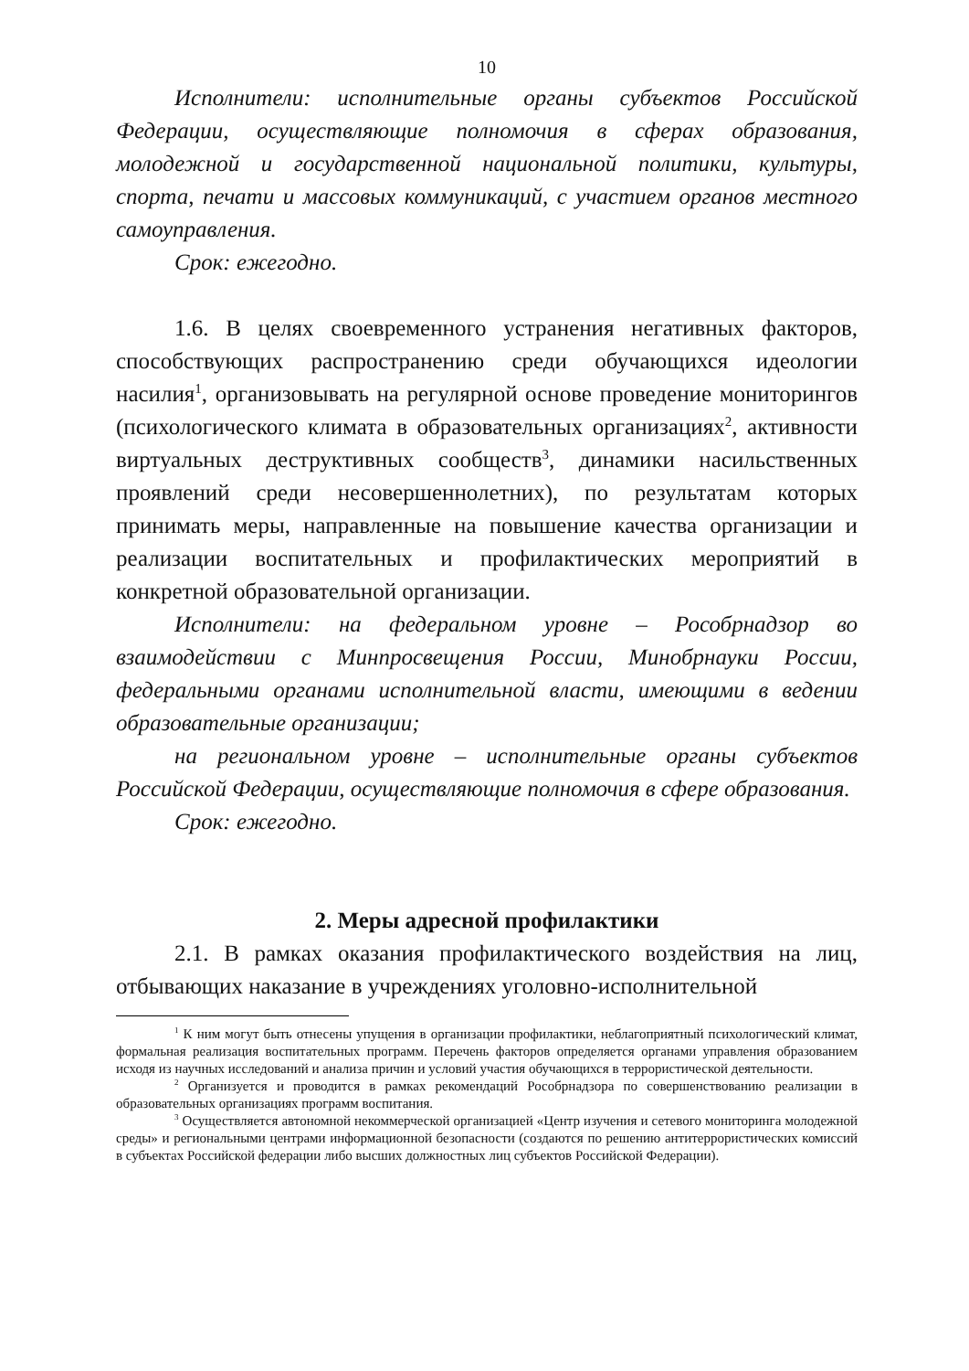10
Исполнители: исполнительные органы субъектов Российской Федерации, осуществляющие полномочия в сферах образования, молодежной и государственной национальной политики, культуры, спорта, печати и массовых коммуникаций, с участием органов местного самоуправления.
Срок: ежегодно.
1.6. В целях своевременного устранения негативных факторов, способствующих распространению среди обучающихся идеологии насилия<sup>1</sup>, организовывать на регулярной основе проведение мониторингов (психологического климата в образовательных организациях<sup>2</sup>, активности виртуальных деструктивных сообществ<sup>3</sup>, динамики насильственных проявлений среди несовершеннолетних), по результатам которых принимать меры, направленные на повышение качества организации и реализации воспитательных и профилактических мероприятий в конкретной образовательной организации.
Исполнители: на федеральном уровне – Рособрнадзор во взаимодействии с Минпросвещения России, Минобрнауки России, федеральными органами исполнительной власти, имеющими в ведении образовательные организации;
на региональном уровне – исполнительные органы субъектов Российской Федерации, осуществляющие полномочия в сфере образования.
Срок: ежегодно.
2. Меры адресной профилактики
2.1. В рамках оказания профилактического воздействия на лиц, отбывающих наказание в учреждениях уголовно-исполнительной
<sup>1</sup> К ним могут быть отнесены упущения в организации профилактики, неблагоприятный психологический климат, формальная реализация воспитательных программ. Перечень факторов определяется органами управления образованием исходя из научных исследований и анализа причин и условий участия обучающихся в террористической деятельности.
<sup>2</sup> Организуется и проводится в рамках рекомендаций Рособрнадзора по совершенствованию реализации в образовательных организациях программ воспитания.
<sup>3</sup> Осуществляется автономной некоммерческой организацией «Центр изучения и сетевого мониторинга молодежной среды» и региональными центрами информационной безопасности (создаются по решению антитеррористических комиссий в субъектах Российской федерации либо высших должностных лиц субъектов Российской Федерации).